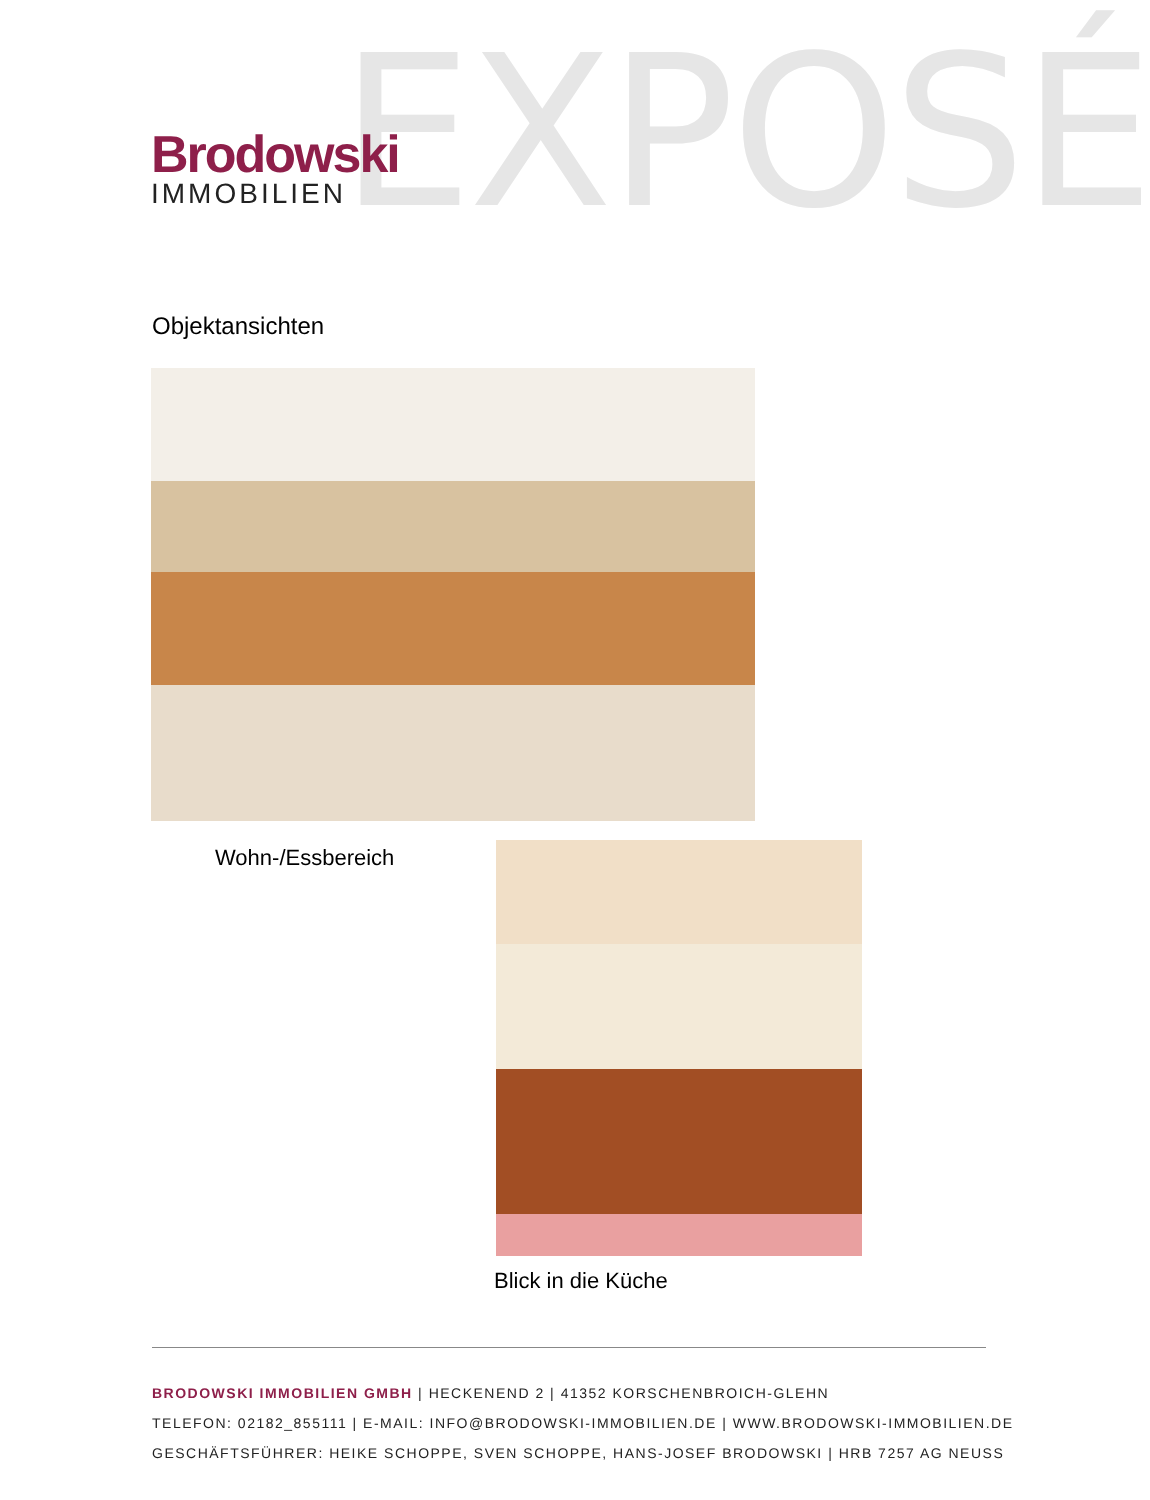EXPOSÉ
Brodowski
IMMOBILIEN
Objektansichten
Wohn-/Essbereich
Blick in die Küche
BRODOWSKI IMMOBILIEN GMBH | HECKENEND 2 | 41352 KORSCHENBROICH-GLEHN
TELEFON: 02182_855111 | E-MAIL: INFO@BRODOWSKI-IMMOBILIEN.DE | WWW.BRODOWSKI-IMMOBILIEN.DE
GESCHÄFTSFÜHRER: HEIKE SCHOPPE, SVEN SCHOPPE, HANS-JOSEF BRODOWSKI | HRB 7257 AG NEUSS